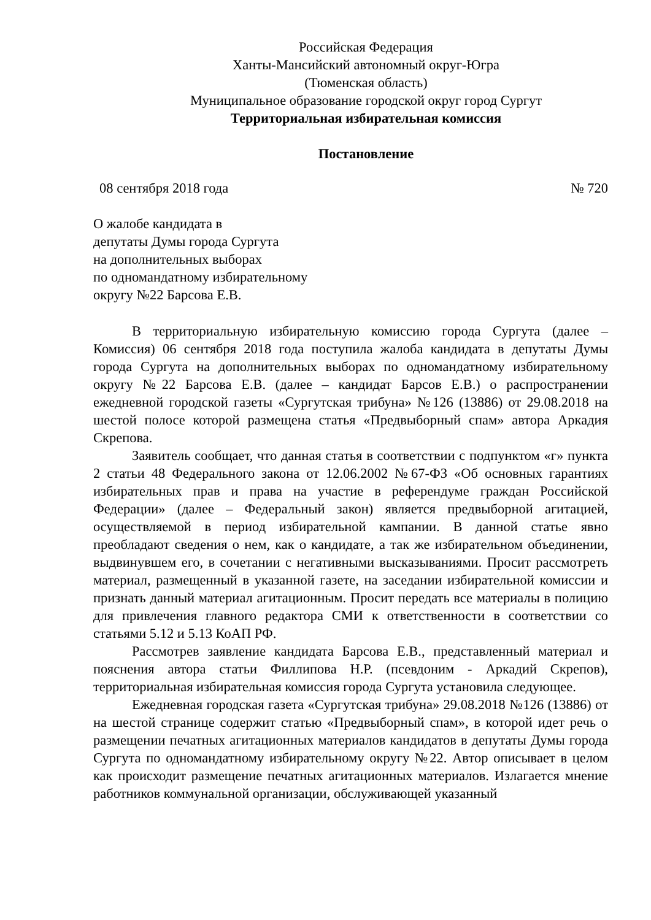Российская Федерация
Ханты-Мансийский автономный округ-Югра
(Тюменская область)
Муниципальное образование городской округ город Сургут
Территориальная избирательная комиссия
Постановление
08 сентября 2018 года № 720
О жалобе кандидата в
депутаты Думы города Сургута
на дополнительных выборах
по одномандатному избирательному
округу №22 Барсова Е.В.
В территориальную избирательную комиссию города Сургута (далее – Комиссия) 06 сентября 2018 года поступила жалоба кандидата в депутаты Думы города Сургута на дополнительных выборах по одномандатному избирательному округу №22 Барсова Е.В. (далее – кандидат Барсов Е.В.) о распространении ежедневной городской газеты «Сургутская трибуна» №126 (13886) от 29.08.2018 на шестой полосе которой размещена статья «Предвыборный спам» автора Аркадия Скрепова.
Заявитель сообщает, что данная статья в соответствии с подпунктом «г» пункта 2 статьи 48 Федерального закона от 12.06.2002 №67-ФЗ «Об основных гарантиях избирательных прав и права на участие в референдуме граждан Российской Федерации» (далее – Федеральный закон) является предвыборной агитацией, осуществляемой в период избирательной кампании. В данной статье явно преобладают сведения о нем, как о кандидате, а так же избирательном объединении, выдвинувшем его, в сочетании с негативными высказываниями. Просит рассмотреть материал, размещенный в указанной газете, на заседании избирательной комиссии и признать данный материал агитационным. Просит передать все материалы в полицию для привлечения главного редактора СМИ к ответственности в соответствии со статьями 5.12 и 5.13 КоАП РФ.
Рассмотрев заявление кандидата Барсова Е.В., представленный материал и пояснения автора статьи Филлипова Н.Р. (псевдоним - Аркадий Скрепов), территориальная избирательная комиссия города Сургута установила следующее.
Ежедневная городская газета «Сургутская трибуна» 29.08.2018 №126 (13886) от на шестой странице содержит статью «Предвыборный спам», в которой идет речь о размещении печатных агитационных материалов кандидатов в депутаты Думы города Сургута по одномандатному избирательному округу №22. Автор описывает в целом как происходит размещение печатных агитационных материалов. Излагается мнение работников коммунальной организации, обслуживающей указанный